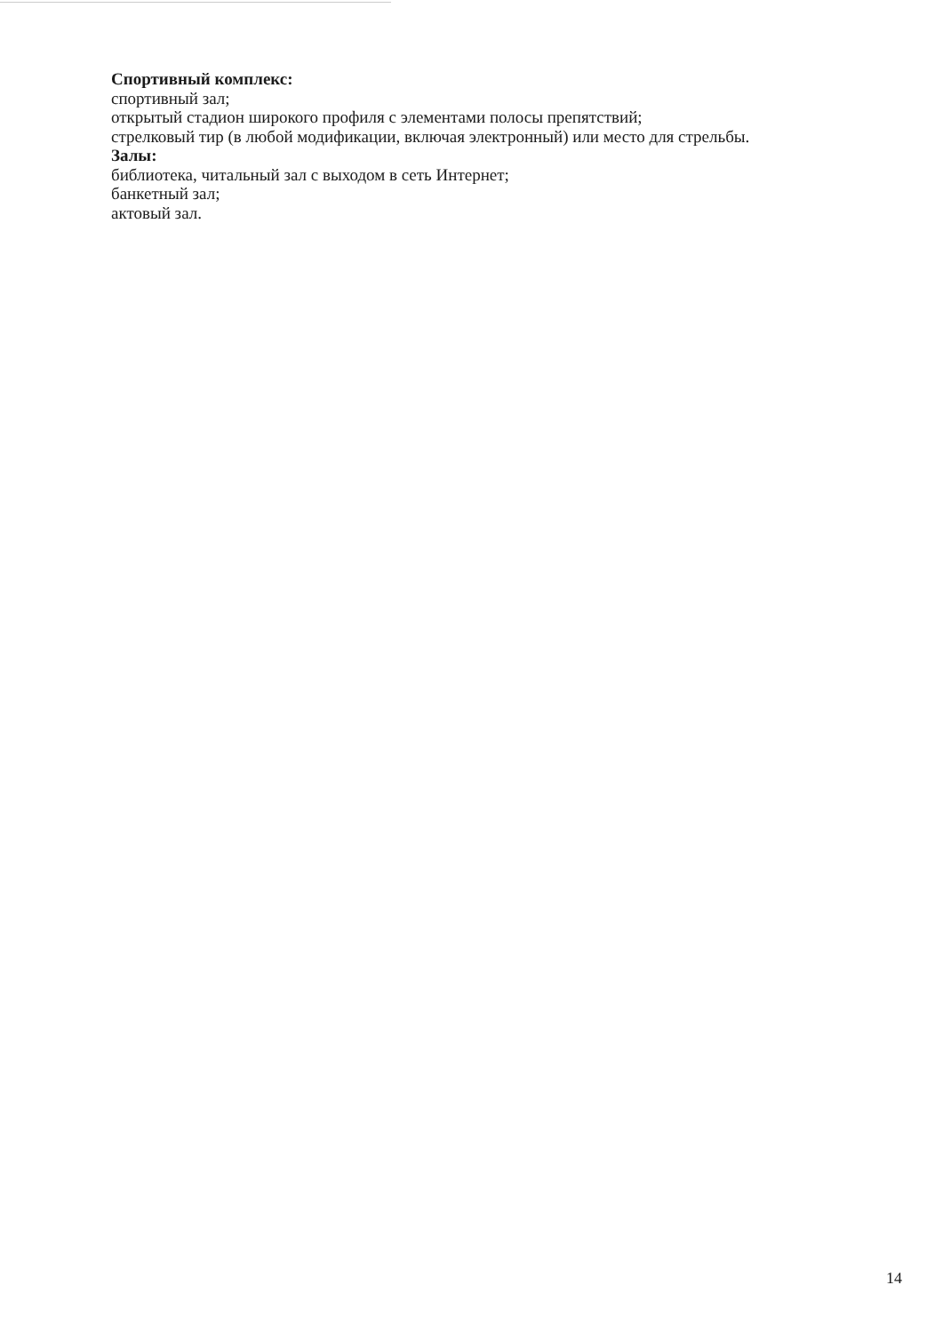Спортивный комплекс:
спортивный зал;
открытый стадион широкого профиля с элементами полосы препятствий;
стрелковый тир (в любой модификации, включая электронный) или место для стрельбы.
Залы:
библиотека, читальный зал с выходом в сеть Интернет;
банкетный зал;
актовый зал.
14